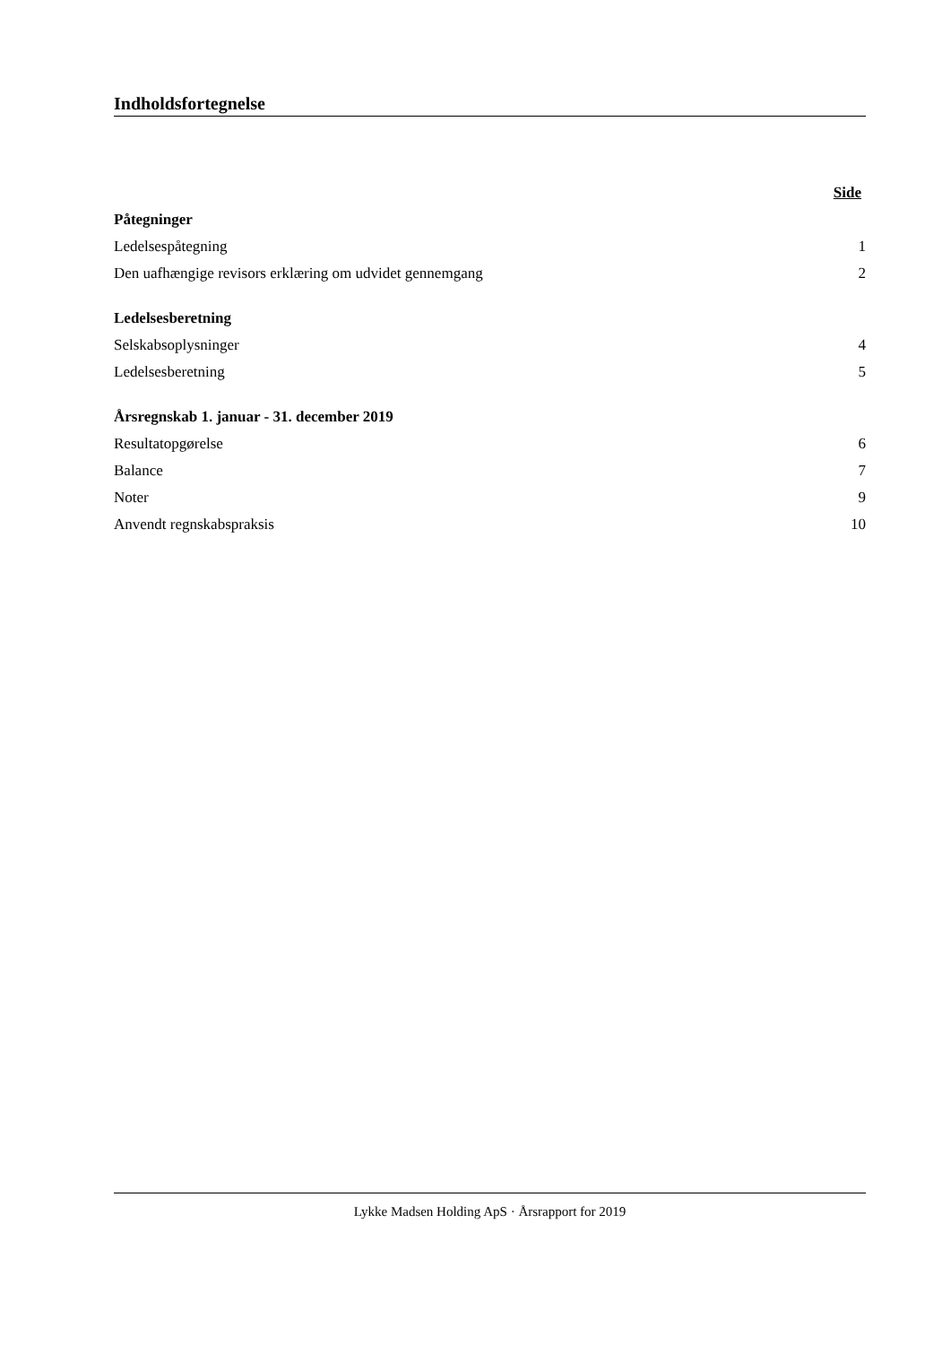Indholdsfortegnelse
| | Side |
| Påtegninger | |
| Ledelsespåtegning | 1 |
| Den uafhængige revisors erklæring om udvidet gennemgang | 2 |
| Ledelsesberetning | |
| Selskabsoplysninger | 4 |
| Ledelsesberetning | 5 |
| Årsregnskab 1. januar - 31. december 2019 | |
| Resultatopgørelse | 6 |
| Balance | 7 |
| Noter | 9 |
| Anvendt regnskabspraksis | 10 |
Lykke Madsen Holding ApS · Årsrapport for 2019